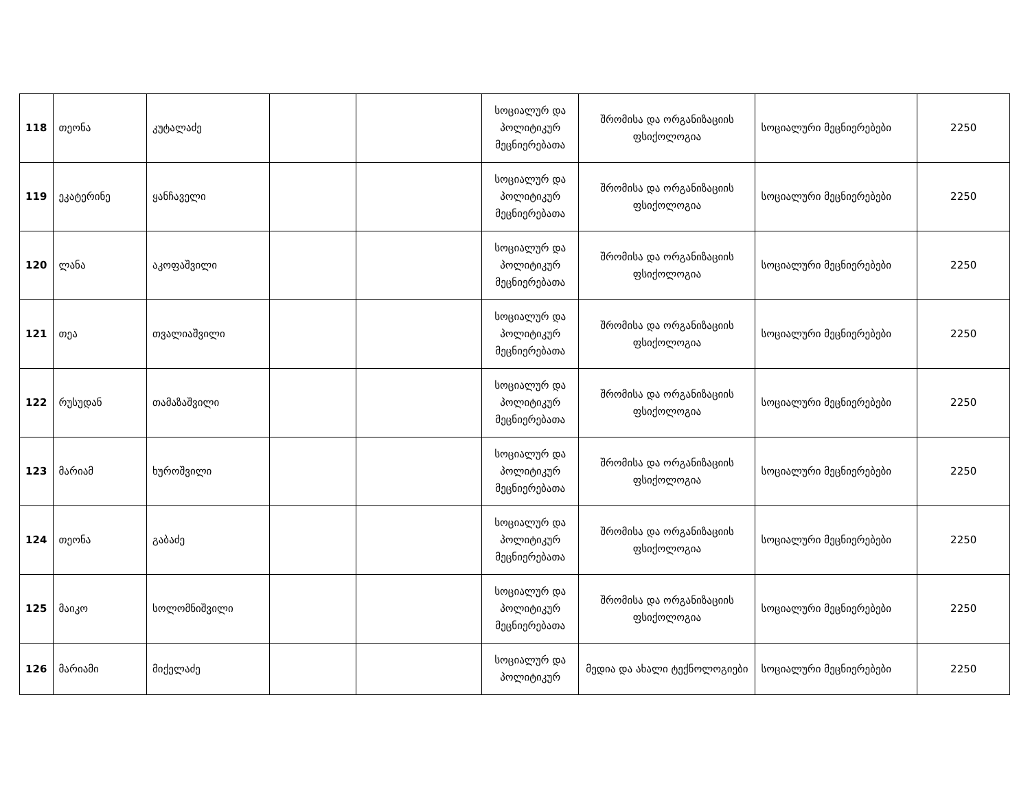| 118 | თეონა | კუტალაძე | | | სოციალურ და პოლიტიკურ მეცნიერებათა | შრომისა და ორგანიზაციის ფსიქოლოგია | სოციალური მეცნიერებები | 2250 |
| 119 | ეკატერინე | ყანჩაველი | | | სოციალურ და პოლიტიკურ მეცნიერებათა | შრომისა და ორგანიზაციის ფსიქოლოგია | სოციალური მეცნიერებები | 2250 |
| 120 | ლანა | აკოფაშვილი | | | სოციალურ და პოლიტიკურ მეცნიერებათა | შრომისა და ორგანიზაციის ფსიქოლოგია | სოციალური მეცნიერებები | 2250 |
| 121 | თეა | თვალიაშვილი | | | სოციალურ და პოლიტიკურ მეცნიერებათა | შრომისა და ორგანიზაციის ფსიქოლოგია | სოციალური მეცნიერებები | 2250 |
| 122 | რუსუდან | თამაზაშვილი | | | სოციალურ და პოლიტიკურ მეცნიერებათა | შრომისა და ორგანიზაციის ფსიქოლოგია | სოციალური მეცნიერებები | 2250 |
| 123 | მარიამ | ხუროშვილი | | | სოციალურ და პოლიტიკურ მეცნიერებათა | შრომისა და ორგანიზაციის ფსიქოლოგია | სოციალური მეცნიერებები | 2250 |
| 124 | თეონა | გაბაძე | | | სოციალურ და პოლიტიკურ მეცნიერებათა | შრომისა და ორგანიზაციის ფსიქოლოგია | სოციალური მეცნიერებები | 2250 |
| 125 | მაიკო | სოლომნიშვილი | | | სოციალურ და პოლიტიკურ მეცნიერებათა | შრომისა და ორგანიზაციის ფსიქოლოგია | სოციალური მეცნიერებები | 2250 |
| 126 | მარიამი | მიქელაძე | | | სოციალურ და პოლიტიკურ | მედია და ახალი ტექნოლოგიები | სოციალური მეცნიერებები | 2250 |